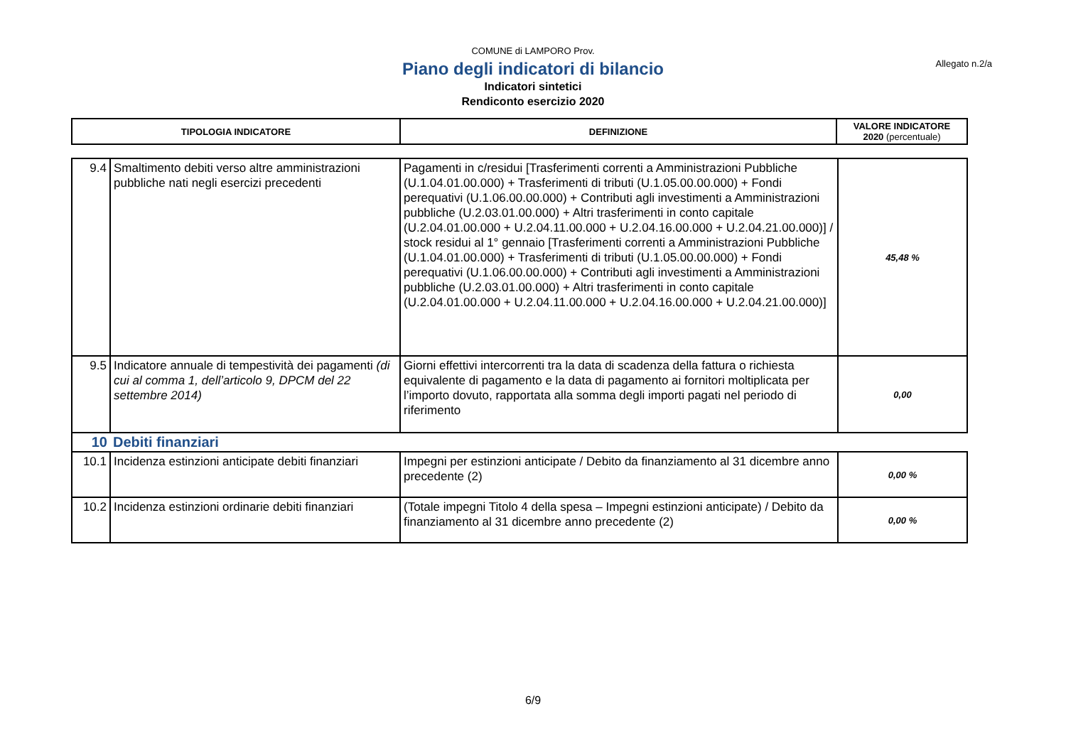COMUNE di LAMPORO Prov.
Allegato n.2/a
Piano degli indicatori di bilancio
Indicatori sintetici
Rendiconto esercizio 2020
| TIPOLOGIA INDICATORE | DEFINIZIONE | VALORE INDICATORE 2020 (percentuale) |
| 9.4 | Smaltimento debiti verso altre amministrazioni pubbliche nati negli esercizi precedenti | Pagamenti in c/residui [Trasferimenti correnti a Amministrazioni Pubbliche (U.1.04.01.00.000) + Trasferimenti di tributi (U.1.05.00.00.000) + Fondi perequativi (U.1.06.00.00.000) + Contributi agli investimenti a Amministrazioni pubbliche (U.2.03.01.00.000) + Altri trasferimenti in conto capitale (U.2.04.01.00.000 + U.2.04.11.00.000 + U.2.04.16.00.000 + U.2.04.21.00.000)] / stock residui al 1° gennaio [Trasferimenti correnti a Amministrazioni Pubbliche (U.1.04.01.00.000) + Trasferimenti di tributi (U.1.05.00.00.000) + Fondi perequativi (U.1.06.00.00.000) + Contributi agli investimenti a Amministrazioni pubbliche (U.2.03.01.00.000) + Altri trasferimenti in conto capitale (U.2.04.01.00.000 + U.2.04.11.00.000 + U.2.04.16.00.000 + U.2.04.21.00.000)] | 45,48 % |
| 9.5 | Indicatore annuale di tempestività dei pagamenti (di cui al comma 1, dell’articolo 9, DPCM del 22 settembre 2014) | Giorni effettivi intercorrenti tra la data di scadenza della fattura o richiesta equivalente di pagamento e la data di pagamento ai fornitori moltiplicata per l’importo dovuto, rapportata alla somma degli importi pagati nel periodo di riferimento | 0,00 |
| 10 | Debiti finanziari | | |
| 10.1 | Incidenza estinzioni anticipate debiti finanziari | Impegni per estinzioni anticipate / Debito da finanziamento al 31 dicembre anno precedente (2) | 0,00 % |
| 10.2 | Incidenza estinzioni ordinarie debiti finanziari | (Totale impegni Titolo 4 della spesa – Impegni estinzioni anticipate) / Debito da finanziamento al 31 dicembre anno precedente (2) | 0,00 % |
6/9